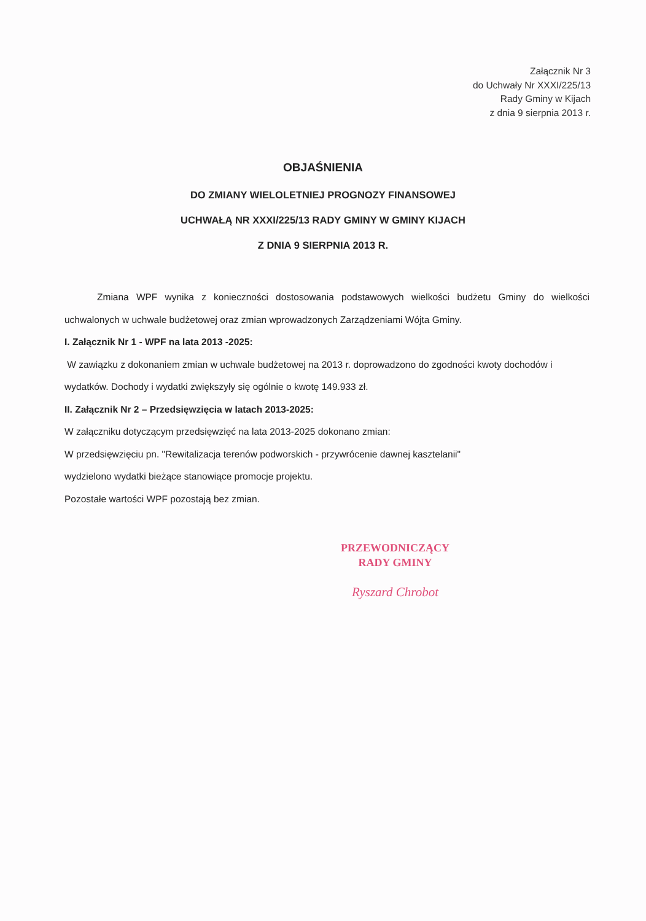Załącznik Nr 3
do Uchwały Nr XXXI/225/13
Rady Gminy w Kijach
z dnia 9 sierpnia 2013 r.
OBJAŚNIENIA
DO ZMIANY WIELOLETNIEJ PROGNOZY FINANSOWEJ
UCHWAŁĄ NR XXXI/225/13 RADY GMINY W GMINY KIJACH
Z DNIA 9 SIERPNIA 2013 R.
Zmiana WPF wynika z konieczności dostosowania podstawowych wielkości budżetu Gminy do wielkości uchwalonych w uchwale budżetowej oraz zmian wprowadzonych Zarządzeniami Wójta Gminy.
I. Załącznik Nr 1 - WPF na lata 2013 -2025:
W zawiązku z dokonaniem zmian w uchwale budżetowej na 2013 r. doprowadzono do zgodności kwoty dochodów i wydatków. Dochody i wydatki zwiększyły się ogólnie o kwotę 149.933 zł.
II. Załącznik Nr 2 – Przedsięwzięcia w latach 2013-2025:
W załączniku dotyczącym przedsięwzięć na lata 2013-2025 dokonano zmian:
W przedsięwzięciu pn. "Rewitalizacja terenów podworskich - przywrócenie dawnej kasztelanii"
wydzielono wydatki bieżące stanowiące promocje projektu.
Pozostałe wartości WPF pozostają bez zmian.
PRZEWODNICZĄCY
RADY GMINY
Ryszard Chrobot